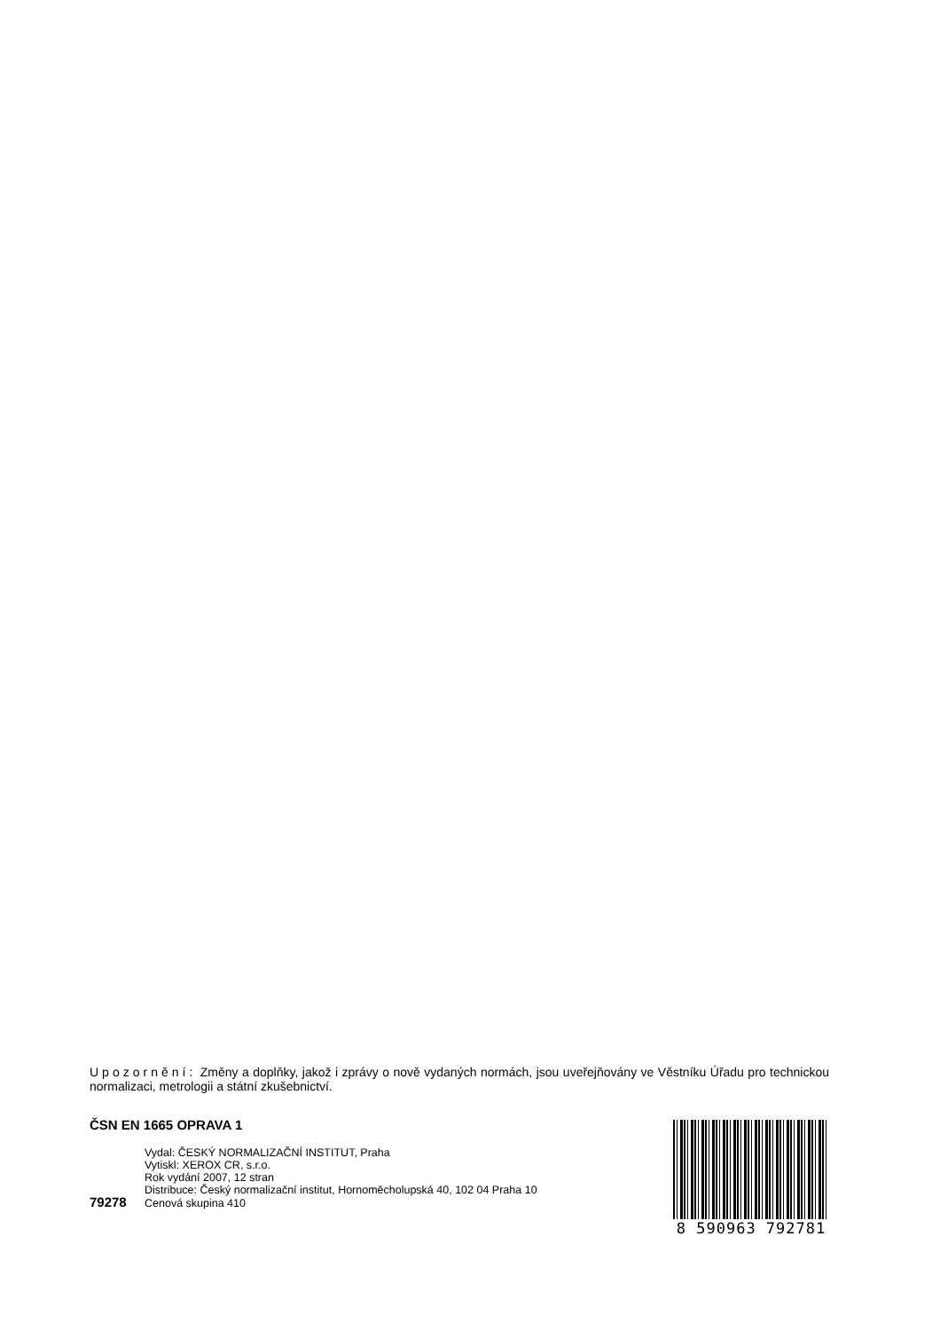Upozornění: Změny a doplňky, jakož i zprávy o nově vydaných normách, jsou uveřejňovány ve Věstníku Úřadu pro technickou normalizaci, metrologii a státní zkušebnictví.
ČSN EN 1665 OPRAVA 1
Vydal: ČESKÝ NORMALIZAČNÍ INSTITUT, Praha
Vytiskl: XEROX CR, s.r.o.
Rok vydání 2007, 12 stran
Distribuce: Český normalizační institut, Hornoměcholupská 40, 102 04 Praha 10
79278 Cenová skupina 410
8 590963 792781